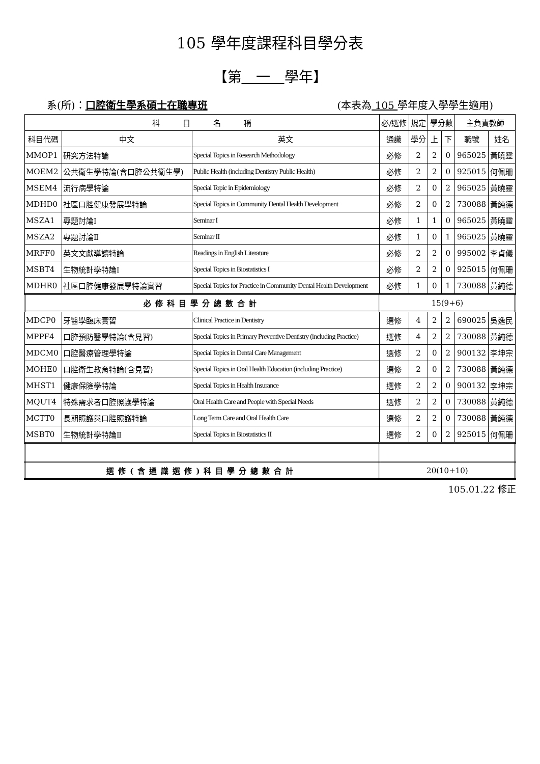105 學年度課程科目學分表
【第　一　學年】
系(所)：口腔衛生學系碩士在職專班 (本表為 105 學年度入學學生適用)
| 科 目 名 稱 | | | 必/選修 | 規定 | 學分數 | | 主負責教師 | |
| --- | --- | --- | --- | --- | --- | --- | --- | --- |
| 科目代碼 | 中文 | 英文 | 通識 | 學分 | 上 | 下 | 職號 | 姓名 |
| MMOP1 | 研究方法特論 | Special Topics in Research Methodology | 必修 | 2 | 2 | 0 | 965025 | 黃曉靈 |
| MOEM2 | 公共衛生學特論(含口腔公共衛生學) | Public Health (including Dentistry Public Health) | 必修 | 2 | 2 | 0 | 925015 | 何佩珊 |
| MSEM4 | 流行病學特論 | Special Topic in Epidemiology | 必修 | 2 | 0 | 2 | 965025 | 黃曉靈 |
| MDHD0 | 社區口腔健康發展學特論 | Special Topics in Community Dental Health Development | 必修 | 2 | 0 | 2 | 730088 | 黃純德 |
| MSZA1 | 專題討論Ⅰ | Seminar I | 必修 | 1 | 1 | 0 | 965025 | 黃曉靈 |
| MSZA2 | 專題討論Ⅱ | Seminar II | 必修 | 1 | 0 | 1 | 965025 | 黃曉靈 |
| MRFF0 | 英文文獻導讀特論 | Readings in English Literature | 必修 | 2 | 2 | 0 | 995002 | 李貞儀 |
| MSBT4 | 生物統計學特論Ⅰ | Special Topics in Biostatistics I | 必修 | 2 | 2 | 0 | 925015 | 何佩珊 |
| MDHR0 | 社區口腔健康發展學特論實習 | Special Topics for Practice in Community Dental Health Development | 必修 | 1 | 0 | 1 | 730088 | 黃純德 |
| 必修科目學分總數合計 | | | 15(9+6) | | | | | |
| MDCP0 | 牙醫學臨床實習 | Clinical Practice in Dentistry | 選修 | 4 | 2 | 2 | 690025 | 吳逸民 |
| MPPF4 | 口腔預防醫學特論(含見習) | Special Topics in Primary Preventive Dentistry (including Practice) | 選修 | 4 | 2 | 2 | 730088 | 黃純德 |
| MDCM0 | 口腔醫療管理學特論 | Special Topics in Dental Care Management | 選修 | 2 | 0 | 2 | 900132 | 李坤宗 |
| MOHE0 | 口腔衛生教育特論(含見習) | Special Topics in Oral Health Education (including Practice) | 選修 | 2 | 0 | 2 | 730088 | 黃純德 |
| MHST1 | 健康保險學特論 | Special Topics in Health Insurance | 選修 | 2 | 2 | 0 | 900132 | 李坤宗 |
| MQUT4 | 特殊需求者口腔照護學特論 | Oral Health Care and People with Special Needs | 選修 | 2 | 2 | 0 | 730088 | 黃純德 |
| MCTT0 | 長期照護與口腔照護特論 | Long Term Care and Oral Health Care | 選修 | 2 | 2 | 0 | 730088 | 黃純德 |
| MSBT0 | 生物統計學特論Ⅱ | Special Topics in Biostatistics II | 選修 | 2 | 0 | 2 | 925015 | 何佩珊 |
| 選修(含通識選修)科目學分總數合計 | | | 20(10+10) | | | | | |
105.01.22 修正